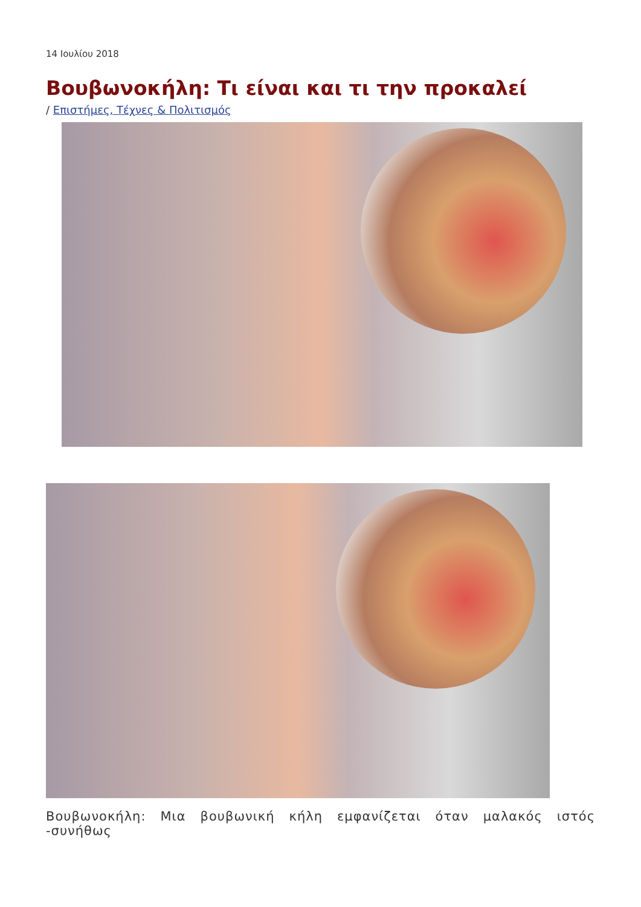14 Ιουλίου 2018
Βουβωνοκήλη: Τι είναι και τι την προκαλεί
/ Επιστήμες, Τέχνες & Πολιτισμός
Βουβωνοκήλη: Μια βουβωνική κήλη εμφανίζεται όταν μαλακός ιστός -συνήθως